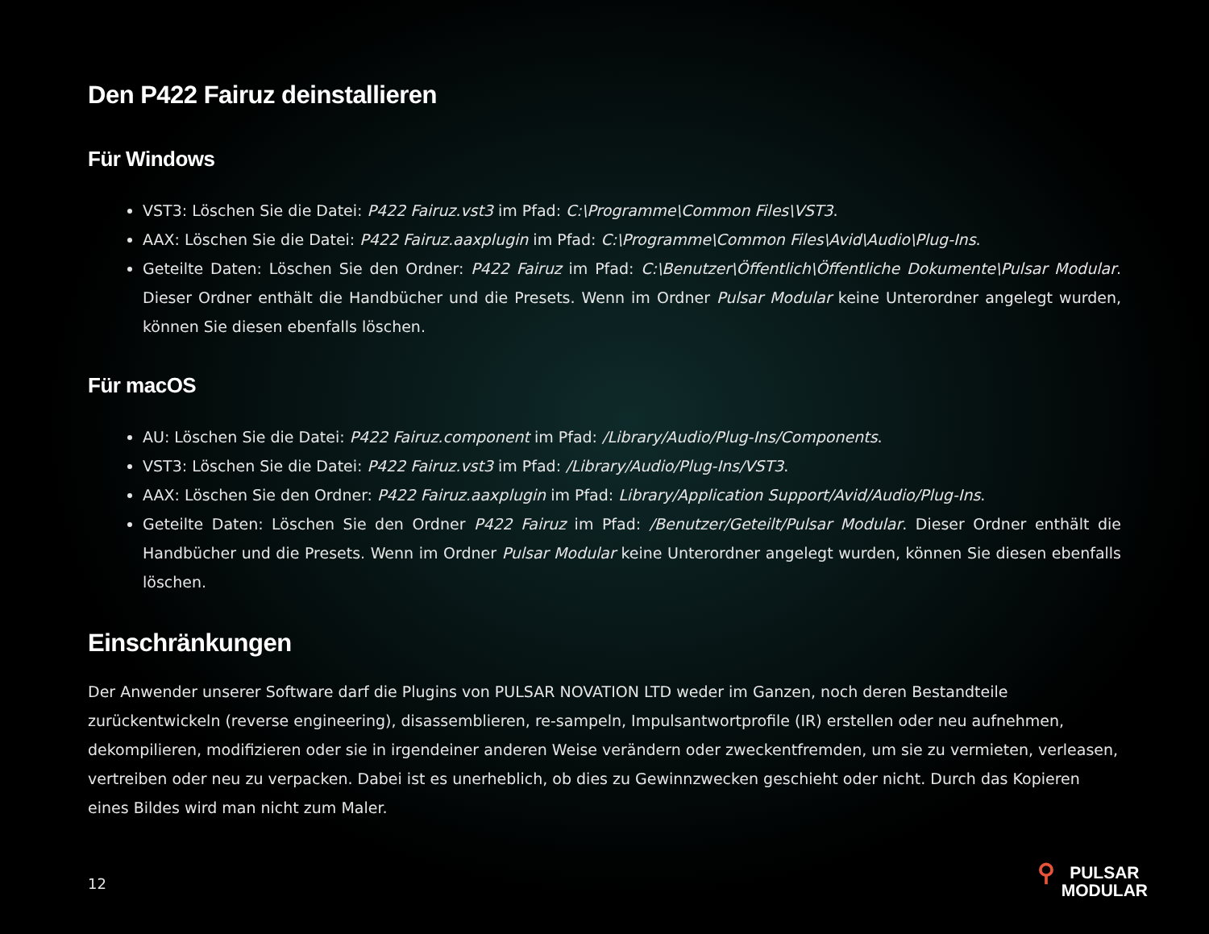Den P422 Fairuz deinstallieren
Für Windows
VST3: Löschen Sie die Datei: P422 Fairuz.vst3 im Pfad: C:\Programme\Common Files\VST3.
AAX: Löschen Sie die Datei: P422 Fairuz.aaxplugin im Pfad: C:\Programme\Common Files\Avid\Audio\Plug-Ins.
Geteilte Daten: Löschen Sie den Ordner: P422 Fairuz im Pfad: C:\Benutzer\Öffentlich\Öffentliche Dokumente\Pulsar Modular. Dieser Ordner enthält die Handbücher und die Presets. Wenn im Ordner Pulsar Modular keine Unterordner angelegt wurden, können Sie diesen ebenfalls löschen.
Für macOS
AU: Löschen Sie die Datei: P422 Fairuz.component im Pfad: /Library/Audio/Plug-Ins/Components.
VST3: Löschen Sie die Datei: P422 Fairuz.vst3 im Pfad: /Library/Audio/Plug-Ins/VST3.
AAX: Löschen Sie den Ordner: P422 Fairuz.aaxplugin im Pfad: Library/Application Support/Avid/Audio/Plug-Ins.
Geteilte Daten: Löschen Sie den Ordner P422 Fairuz im Pfad: /Benutzer/Geteilt/Pulsar Modular. Dieser Ordner enthält die Handbücher und die Presets. Wenn im Ordner Pulsar Modular keine Unterordner angelegt wurden, können Sie diesen ebenfalls löschen.
Einschränkungen
Der Anwender unserer Software darf die Plugins von PULSAR NOVATION LTD weder im Ganzen, noch deren Bestandteile zurückentwickeln (reverse engineering), disassemblieren, re-sampeln, Impulsantwortprofile (IR) erstellen oder neu aufnehmen, dekompilieren, modifizieren oder sie in irgendeiner anderen Weise verändern oder zweckentfremden, um sie zu vermieten, verleasen, vertreiben oder neu zu verpacken. Dabei ist es unerheblich, ob dies zu Gewinnzwecken geschieht oder nicht. Durch das Kopieren eines Bildes wird man nicht zum Maler.
12
⚲
PULSAR
MODULAR